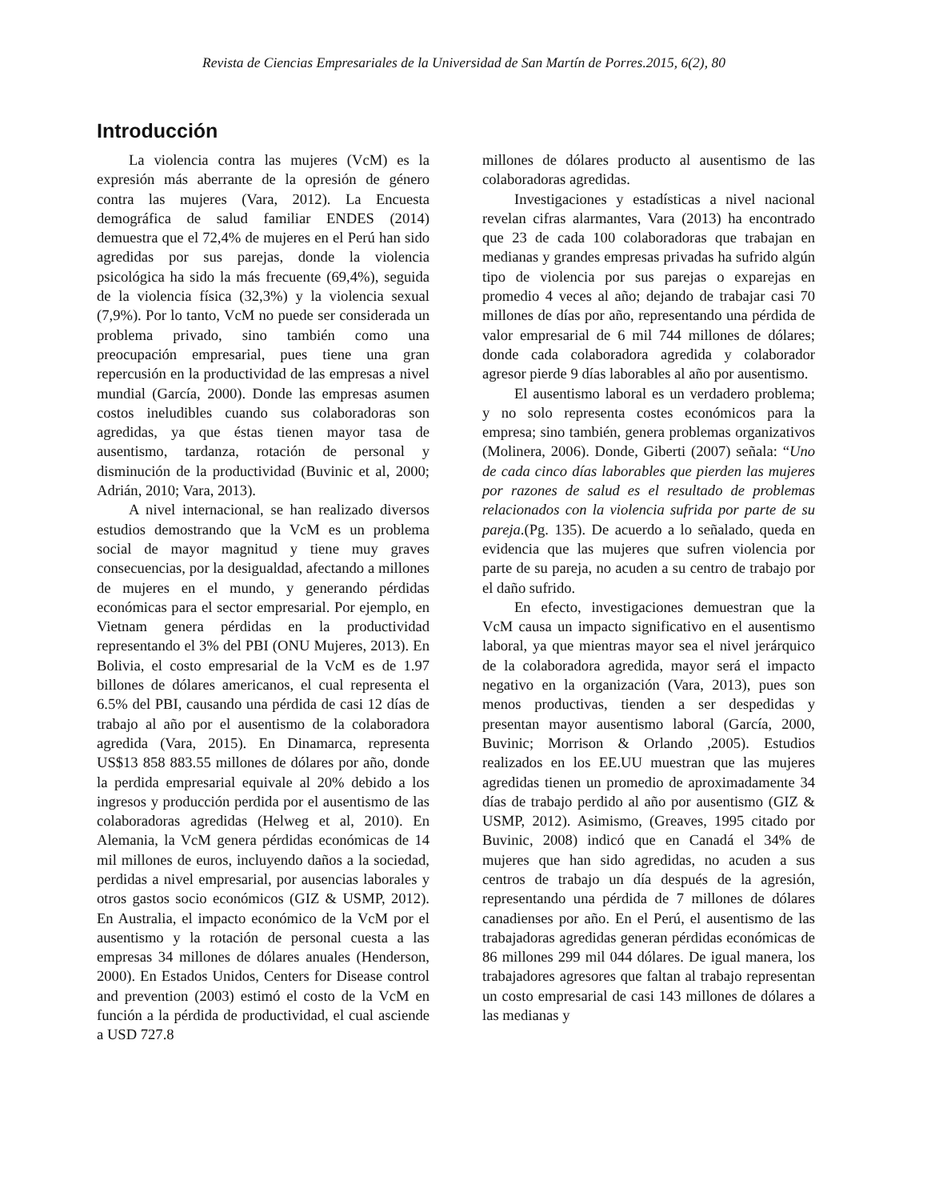Revista de Ciencias Empresariales de la Universidad de San Martín de Porres.2015, 6(2), 80
Introducción
La violencia contra las mujeres (VcM) es la expresión más aberrante de la opresión de género contra las mujeres (Vara, 2012). La Encuesta demográfica de salud familiar ENDES (2014) demuestra que el 72,4% de mujeres en el Perú han sido agredidas por sus parejas, donde la violencia psicológica ha sido la más frecuente (69,4%), seguida de la violencia física (32,3%) y la violencia sexual (7,9%). Por lo tanto, VcM no puede ser considerada un problema privado, sino también como una preocupación empresarial, pues tiene una gran repercusión en la productividad de las empresas a nivel mundial (García, 2000). Donde las empresas asumen costos ineludibles cuando sus colaboradoras son agredidas, ya que éstas tienen mayor tasa de ausentismo, tardanza, rotación de personal y disminución de la productividad (Buvinic et al, 2000; Adrián, 2010; Vara, 2013).
A nivel internacional, se han realizado diversos estudios demostrando que la VcM es un problema social de mayor magnitud y tiene muy graves consecuencias, por la desigualdad, afectando a millones de mujeres en el mundo, y generando pérdidas económicas para el sector empresarial. Por ejemplo, en Vietnam genera pérdidas en la productividad representando el 3% del PBI (ONU Mujeres, 2013). En Bolivia, el costo empresarial de la VcM es de 1.97 billones de dólares americanos, el cual representa el 6.5% del PBI, causando una pérdida de casi 12 días de trabajo al año por el ausentismo de la colaboradora agredida (Vara, 2015). En Dinamarca, representa US$13 858 883.55 millones de dólares por año, donde la perdida empresarial equivale al 20% debido a los ingresos y producción perdida por el ausentismo de las colaboradoras agredidas (Helweg et al, 2010). En Alemania, la VcM genera pérdidas económicas de 14 mil millones de euros, incluyendo daños a la sociedad, perdidas a nivel empresarial, por ausencias laborales y otros gastos socio económicos (GIZ & USMP, 2012). En Australia, el impacto económico de la VcM por el ausentismo y la rotación de personal cuesta a las empresas 34 millones de dólares anuales (Henderson, 2000). En Estados Unidos, Centers for Disease control and prevention (2003) estimó el costo de la VcM en función a la pérdida de productividad, el cual asciende a USD 727.8
millones de dólares producto al ausentismo de las colaboradoras agredidas.
Investigaciones y estadísticas a nivel nacional revelan cifras alarmantes, Vara (2013) ha encontrado que 23 de cada 100 colaboradoras que trabajan en medianas y grandes empresas privadas ha sufrido algún tipo de violencia por sus parejas o exparejas en promedio 4 veces al año; dejando de trabajar casi 70 millones de días por año, representando una pérdida de valor empresarial de 6 mil 744 millones de dólares; donde cada colaboradora agredida y colaborador agresor pierde 9 días laborables al año por ausentismo.
El ausentismo laboral es un verdadero problema; y no solo representa costes económicos para la empresa; sino también, genera problemas organizativos (Molinera, 2006). Donde, Giberti (2007) señala: “Uno de cada cinco días laborables que pierden las mujeres por razones de salud es el resultado de problemas relacionados con la violencia sufrida por parte de su pareja.(Pg. 135). De acuerdo a lo señalado, queda en evidencia que las mujeres que sufren violencia por parte de su pareja, no acuden a su centro de trabajo por el daño sufrido.
En efecto, investigaciones demuestran que la VcM causa un impacto significativo en el ausentismo laboral, ya que mientras mayor sea el nivel jerárquico de la colaboradora agredida, mayor será el impacto negativo en la organización (Vara, 2013), pues son menos productivas, tienden a ser despedidas y presentan mayor ausentismo laboral (García, 2000, Buvinic; Morrison & Orlando ,2005). Estudios realizados en los EE.UU muestran que las mujeres agredidas tienen un promedio de aproximadamente 34 días de trabajo perdido al año por ausentismo (GIZ & USMP, 2012). Asimismo, (Greaves, 1995 citado por Buvinic, 2008) indicó que en Canadá el 34% de mujeres que han sido agredidas, no acuden a sus centros de trabajo un día después de la agresión, representando una pérdida de 7 millones de dólares canadienses por año. En el Perú, el ausentismo de las trabajadoras agredidas generan pérdidas económicas de 86 millones 299 mil 044 dólares. De igual manera, los trabajadores agresores que faltan al trabajo representan un costo empresarial de casi 143 millones de dólares a las medianas y